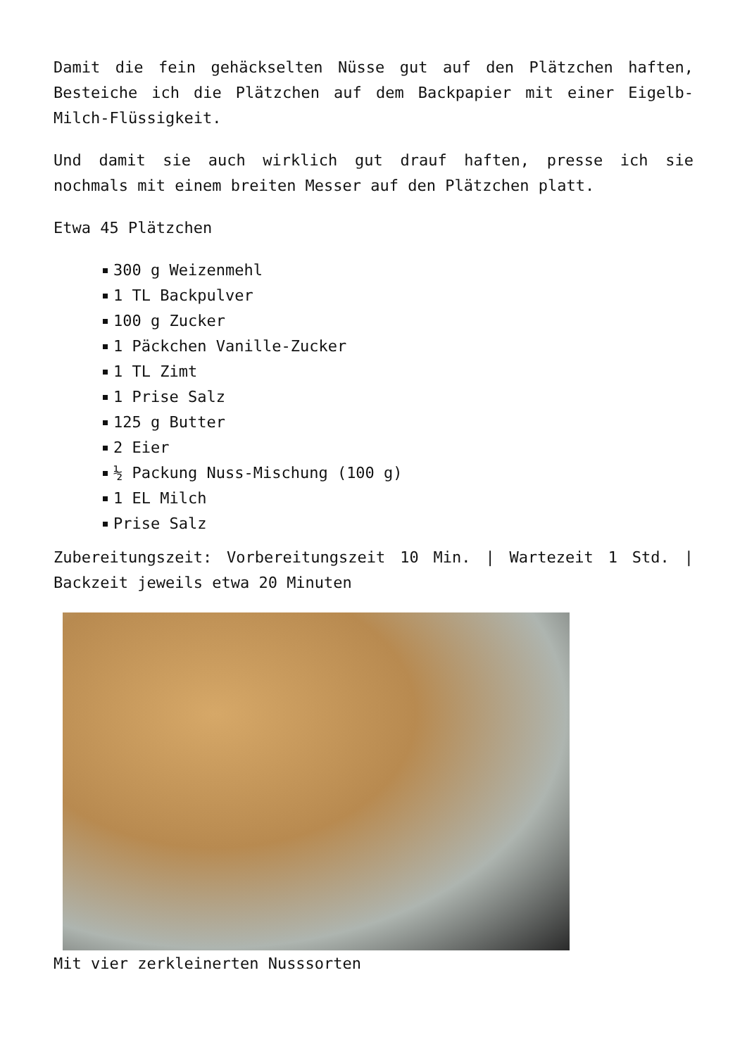Damit die fein gehäckselten Nüsse gut auf den Plätzchen haften, Besteiche ich die Plätzchen auf dem Backpapier mit einer Eigelb-Milch-Flüssigkeit.
Und damit sie auch wirklich gut drauf haften, presse ich sie nochmals mit einem breiten Messer auf den Plätzchen platt.
Etwa 45 Plätzchen
300 g Weizenmehl
1 TL Backpulver
100 g Zucker
1 Päckchen Vanille-Zucker
1 TL Zimt
1 Prise Salz
125 g Butter
2 Eier
½ Packung Nuss-Mischung (100 g)
1 EL Milch
Prise Salz
Zubereitungszeit: Vorbereitungszeit 10 Min. | Wartezeit 1 Std. | Backzeit jeweils etwa 20 Minuten
Mit vier zerkleinerten Nusssorten